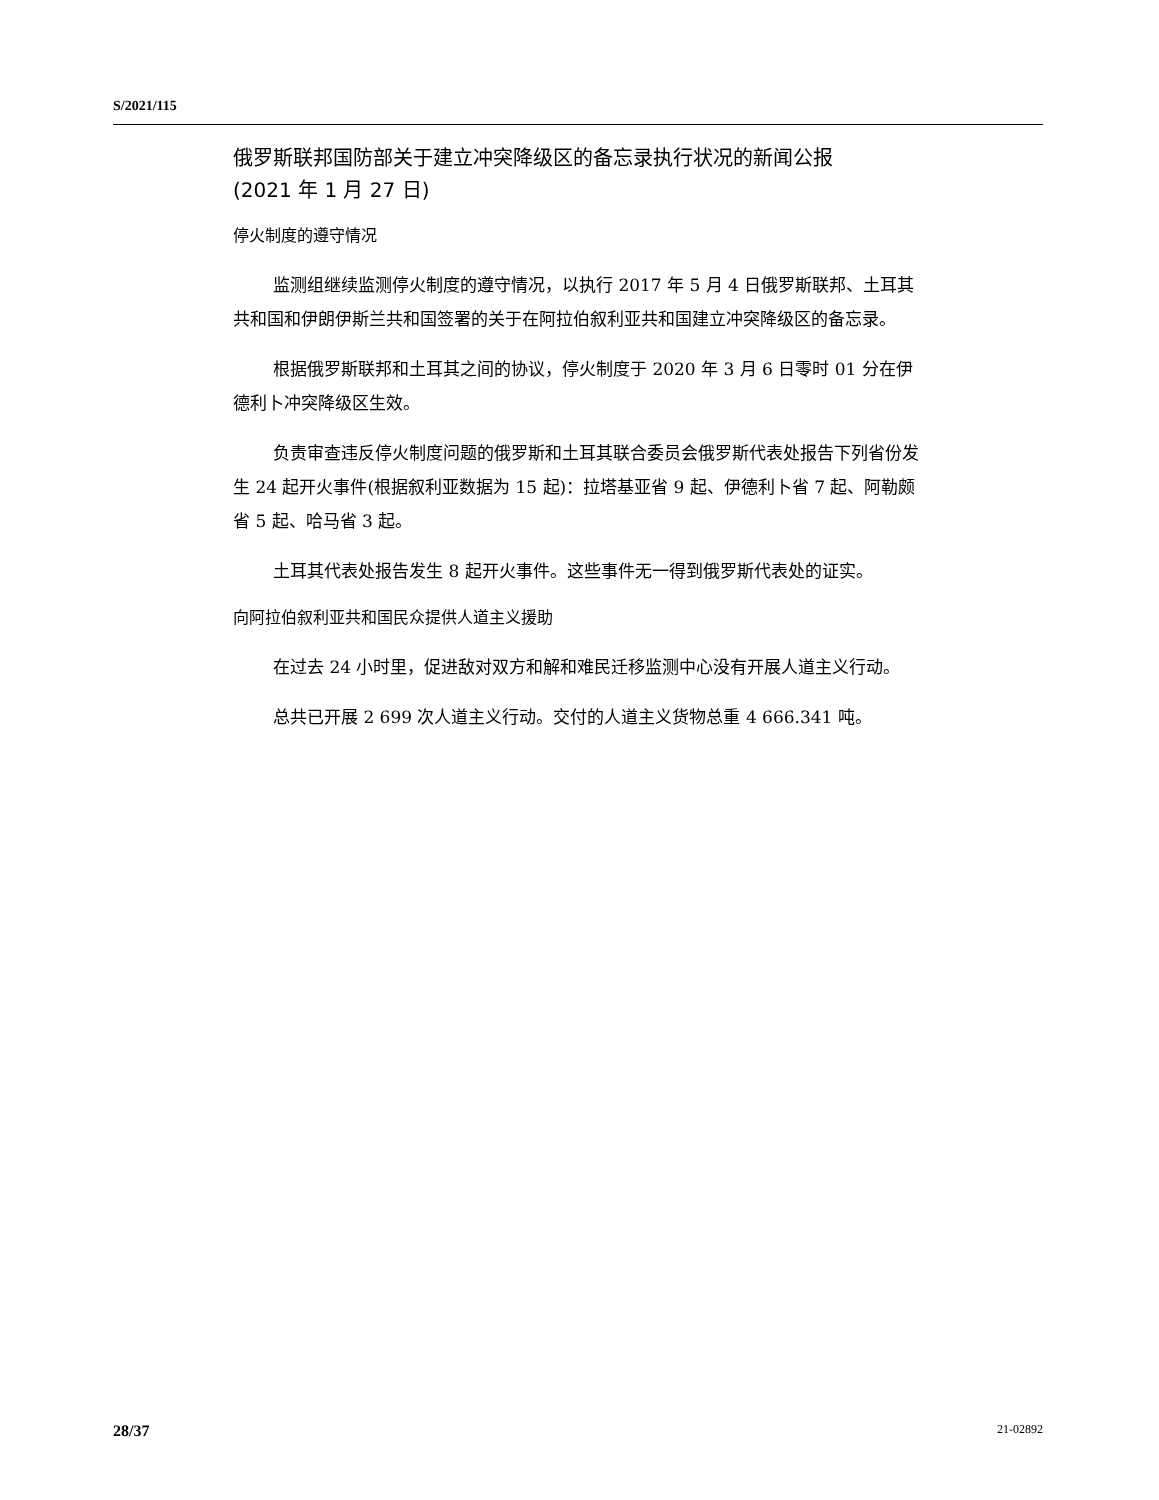S/2021/115
俄罗斯联邦国防部关于建立冲突降级区的备忘录执行状况的新闻公报
(2021 年 1 月 27 日)
停火制度的遵守情况
监测组继续监测停火制度的遵守情况，以执行 2017 年 5 月 4 日俄罗斯联邦、土耳其共和国和伊朗伊斯兰共和国签署的关于在阿拉伯叙利亚共和国建立冲突降级区的备忘录。
根据俄罗斯联邦和土耳其之间的协议，停火制度于 2020 年 3 月 6 日零时 01 分在伊德利卜冲突降级区生效。
负责审查违反停火制度问题的俄罗斯和土耳其联合委员会俄罗斯代表处报告下列省份发生 24 起开火事件(根据叙利亚数据为 15 起)：拉塔基亚省 9 起、伊德利卜省 7 起、阿勒颇省 5 起、哈马省 3 起。
土耳其代表处报告发生 8 起开火事件。这些事件无一得到俄罗斯代表处的证实。
向阿拉伯叙利亚共和国民众提供人道主义援助
在过去 24 小时里，促进敌对双方和解和难民迁移监测中心没有开展人道主义行动。
总共已开展 2 699 次人道主义行动。交付的人道主义货物总重 4 666.341 吨。
28/37 21-02892